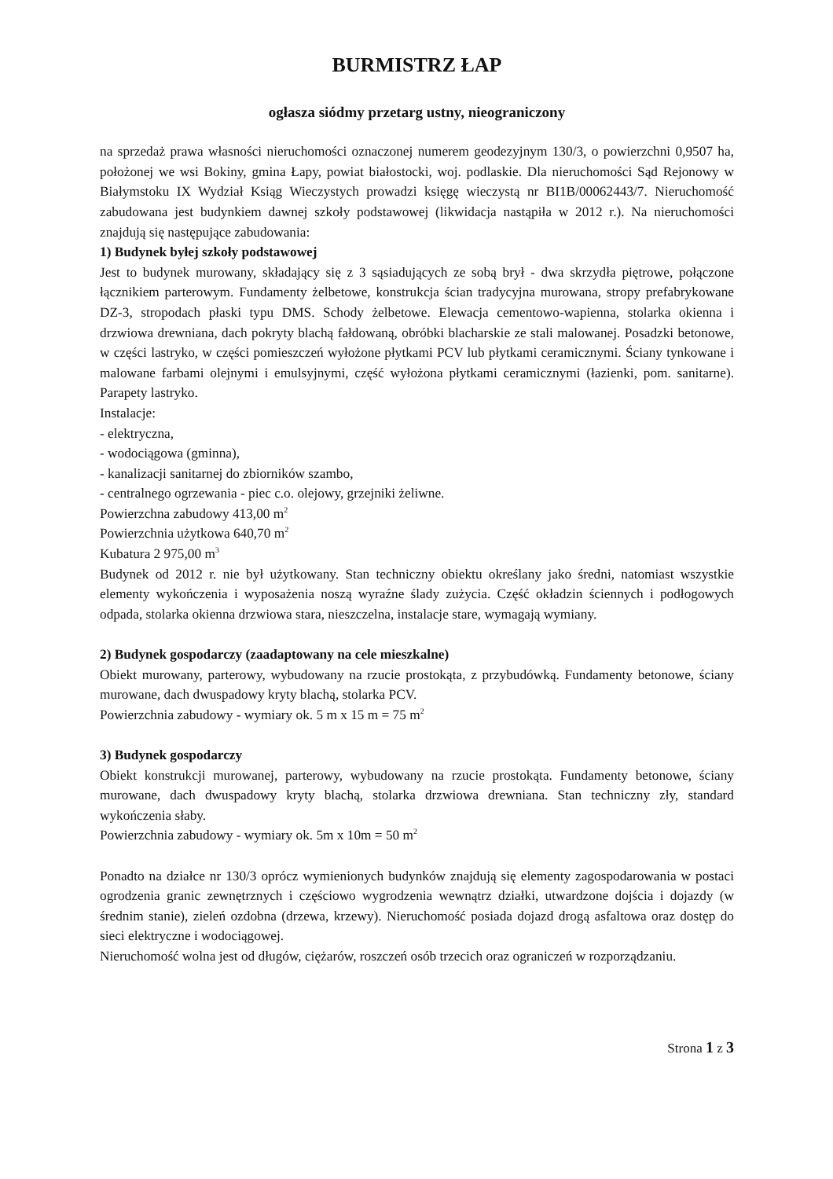BURMISTRZ ŁAP
ogłasza siódmy przetarg ustny, nieograniczony
na sprzedaż prawa własności nieruchomości oznaczonej numerem geodezyjnym 130/3, o powierzchni 0,9507 ha, położonej we wsi Bokiny, gmina Łapy, powiat białostocki, woj. podlaskie. Dla nieruchomości Sąd Rejonowy w Białymstoku IX Wydział Ksiąg Wieczystych prowadzi księgę wieczystą nr BI1B/00062443/7. Nieruchomość zabudowana jest budynkiem dawnej szkoły podstawowej (likwidacja nastąpiła w 2012 r.). Na nieruchomości znajdują się następujące zabudowania:
1) Budynek byłej szkoły podstawowej
Jest to budynek murowany, składający się z 3 sąsiadujących ze sobą brył - dwa skrzydła piętrowe, połączone łącznikiem parterowym. Fundamenty żelbetowe, konstrukcja ścian tradycyjna murowana, stropy prefabrykowane DZ-3, stropodach płaski typu DMS. Schody żelbetowe. Elewacja cementowo-wapienna, stolarka okienna i drzwiowa drewniana, dach pokryty blachą fałdowaną, obróbki blacharskie ze stali malowanej. Posadzki betonowe, w części lastryko, w części pomieszczeń wyłożone płytkami PCV lub płytkami ceramicznymi. Ściany tynkowane i malowane farbami olejnymi i emulsyjnymi, część wyłożona płytkami ceramicznymi (łazienki, pom. sanitarne). Parapety lastryko.
Instalacje:
- elektryczna,
- wodociągowa (gminna),
- kanalizacji sanitarnej do zbiorników szambo,
- centralnego ogrzewania - piec c.o. olejowy, grzejniki żeliwne.
Powierzchna zabudowy 413,00 m<sup>2</sup>
Powierzchnia użytkowa 640,70 m<sup>2</sup>
Kubatura 2 975,00 m<sup>3</sup>
Budynek od 2012 r. nie był użytkowany. Stan techniczny obiektu określany jako średni, natomiast wszystkie elementy wykończenia i wyposażenia noszą wyraźne ślady zużycia. Część okładzin ściennych i podłogowych odpada, stolarka okienna drzwiowa stara, nieszczelna, instalacje stare, wymagają wymiany.
2) Budynek gospodarczy (zaadaptowany na cele mieszkalne)
Obiekt murowany, parterowy, wybudowany na rzucie prostokąta, z przybudówką. Fundamenty betonowe, ściany murowane, dach dwuspadowy kryty blachą, stolarka PCV.
Powierzchnia zabudowy - wymiary ok. 5 m x 15 m = 75 m<sup>2</sup>
3) Budynek gospodarczy
Obiekt konstrukcji murowanej, parterowy, wybudowany na rzucie prostokąta. Fundamenty betonowe, ściany murowane, dach dwuspadowy kryty blachą, stolarka drzwiowa drewniana. Stan techniczny zły, standard wykończenia słaby.
Powierzchnia zabudowy - wymiary ok. 5m x 10m = 50 m<sup>2</sup>
Ponadto na działce nr 130/3 oprócz wymienionych budynków znajdują się elementy zagospodarowania w postaci ogrodzenia granic zewnętrznych i częściowo wygrodzenia wewnątrz działki, utwardzone dojścia i dojazdy (w średnim stanie), zieleń ozdobna (drzewa, krzewy). Nieruchomość posiada dojazd drogą asfaltowa oraz dostęp do sieci elektryczne i wodociągowej.
Nieruchomość wolna jest od długów, ciężarów, roszczeń osób trzecich oraz ograniczeń w rozporządzaniu.
Strona 1 z 3